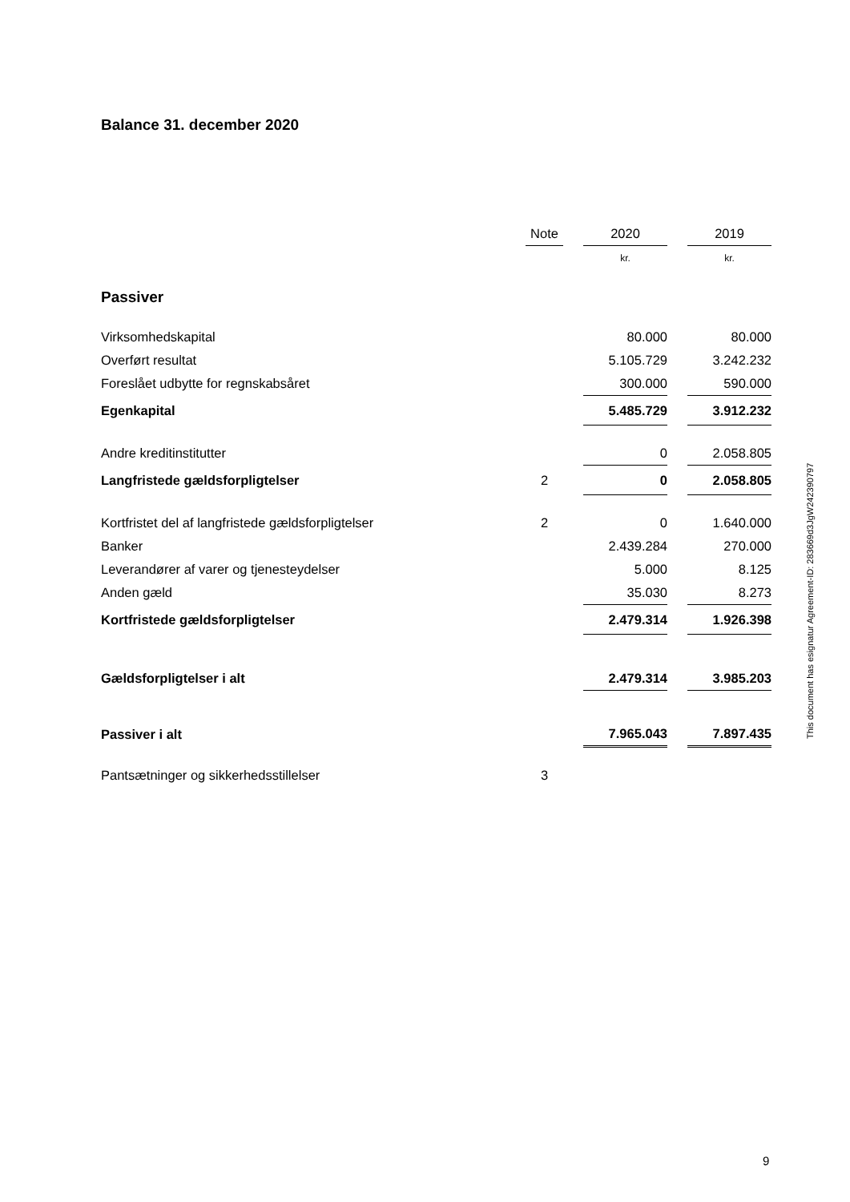Balance 31. december 2020
| | Note | | 2020 | | 2019 |
| --- | --- | --- | --- | --- | --- |
| | | | kr. | | kr. |
| Passiver | | | | | |
| Virksomhedskapital | | | 80.000 | | 80.000 |
| Overført resultat | | | 5.105.729 | | 3.242.232 |
| Foreslået udbytte for regnskabsåret | | | 300.000 | | 590.000 |
| Egenkapital | | | 5.485.729 | | 3.912.232 |
| Andre kreditinstitutter | | | 0 | | 2.058.805 |
| Langfristede gældsforpligtelser | 2 | | 0 | | 2.058.805 |
| Kortfristet del af langfristede gældsforpligtelser | 2 | | 0 | | 1.640.000 |
| Banker | | | 2.439.284 | | 270.000 |
| Leverandører af varer og tjenesteydelser | | | 5.000 | | 8.125 |
| Anden gæld | | | 35.030 | | 8.273 |
| Kortfristede gældsforpligtelser | | | 2.479.314 | | 1.926.398 |
| Gældsforpligtelser i alt | | | 2.479.314 | | 3.985.203 |
| Passiver i alt | | | 7.965.043 | | 7.897.435 |
| Pantsætninger og sikkerhedsstillelser | 3 | | | | |
This document has esignatur Agreement-ID: 283669d3JgW242390797
9